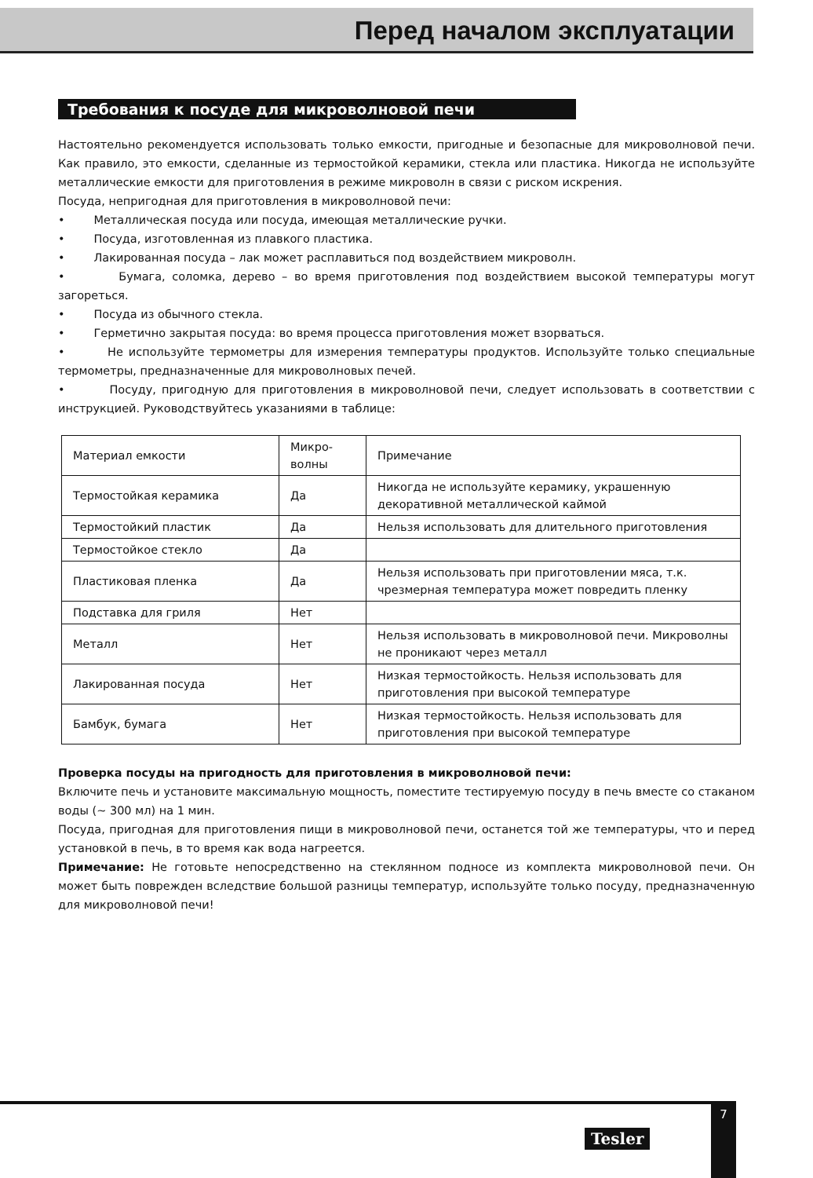Перед началом эксплуатации
Требования к посуде для микроволновой печи
Настоятельно рекомендуется использовать только емкости, пригодные и безопасные для микроволновой печи. Как правило, это емкости, сделанные из термостойкой керамики, стекла или пластика. Никогда не используйте металлические емкости для приготовления в режиме микроволн в связи с риском искрения.
Посуда, непригодная для приготовления в микроволновой печи:
• Металлическая посуда или посуда, имеющая металлические ручки.
• Посуда, изготовленная из плавкого пластика.
• Лакированная посуда – лак может расплавиться под воздействием микроволн.
• Бумага, соломка, дерево – во время приготовления под воздействием высокой температуры могут загореться.
• Посуда из обычного стекла.
• Герметично закрытая посуда: во время процесса приготовления может взорваться.
• Не используйте термометры для измерения температуры продуктов. Используйте только специальные термометры, предназначенные для микроволновых печей.
• Посуду, пригодную для приготовления в микроволновой печи, следует использовать в соответствии с инструкцией. Руководствуйтесь указаниями в таблице:
| Материал емкости | Микро- волны | Примечание |
| Термостойкая керамика | Да | Никогда не используйте керамику, украшенную декоративной металлической каймой |
| Термостойкий пластик | Да | Нельзя использовать для длительного приготовления |
| Термостойкое стекло | Да | |
| Пластиковая пленка | Да | Нельзя использовать при приготовлении мяса, т.к. чрезмерная температура может повредить пленку |
| Подставка для гриля | Нет | |
| Металл | Нет | Нельзя использовать в микроволновой печи. Микроволны не проникают через металл |
| Лакированная посуда | Нет | Низкая термостойкость. Нельзя использовать для приготовления при высокой температуре |
| Бамбук, бумага | Нет | Низкая термостойкость. Нельзя использовать для приготовления при высокой температуре |
Проверка посуды на пригодность для приготовления в микроволновой печи:
Включите печь и установите максимальную мощность, поместите тестируемую посуду в печь вместе со стаканом воды (~ 300 мл) на 1 мин.
Посуда, пригодная для приготовления пищи в микроволновой печи, останется той же температуры, что и перед установкой в печь, в то время как вода нагреется.
Примечание: Не готовьте непосредственно на стеклянном подносе из комплекта микроволновой печи. Он может быть поврежден вследствие большой разницы температур, используйте только посуду, предназначенную для микроволновой печи!
Tesler
7